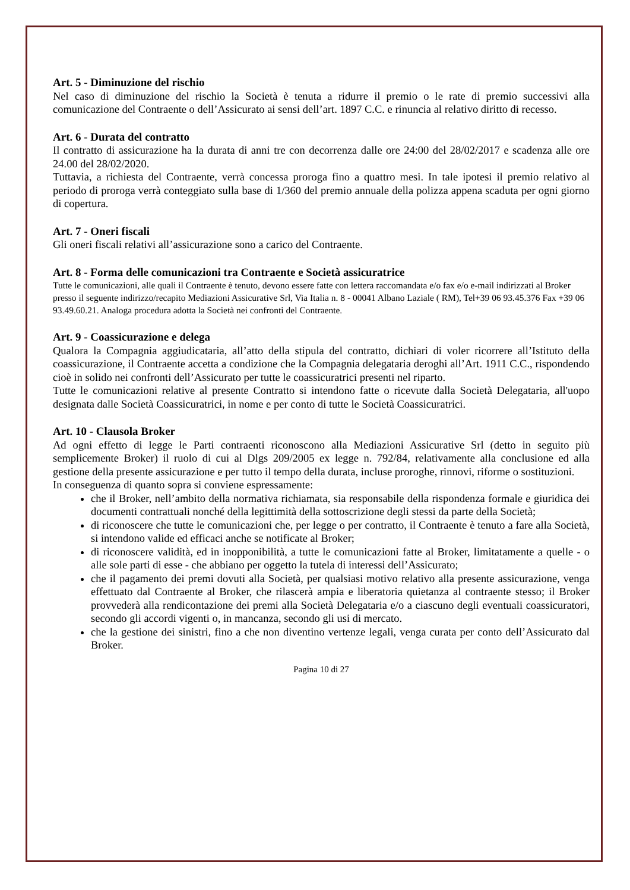Art. 5 - Diminuzione del rischio
Nel caso di diminuzione del rischio la Società è tenuta a ridurre il premio o le rate di premio successivi alla comunicazione del Contraente o dell’Assicurato ai sensi dell’art. 1897 C.C. e rinuncia al relativo diritto di recesso.
Art. 6 - Durata del contratto
Il contratto di assicurazione ha la durata di anni tre con decorrenza dalle ore 24:00 del 28/02/2017 e scadenza alle ore 24.00 del 28/02/2020.
Tuttavia, a richiesta del Contraente, verrà concessa proroga fino a quattro mesi. In tale ipotesi il premio relativo al periodo di proroga verrà conteggiato sulla base di 1/360 del premio annuale della polizza appena scaduta per ogni giorno di copertura.
Art. 7 - Oneri fiscali
Gli oneri fiscali relativi all’assicurazione sono a carico del Contraente.
Art. 8 - Forma delle comunicazioni tra Contraente e Società assicuratrice
Tutte le comunicazioni, alle quali il Contraente è tenuto, devono essere fatte con lettera raccomandata e/o fax e/o e-mail indirizzati al Broker presso il seguente indirizzo/recapito Mediazioni Assicurative Srl, Via Italia n. 8 - 00041 Albano Laziale ( RM), Tel+39 06 93.45.376 Fax +39 06 93.49.60.21. Analoga procedura adotta la Società nei confronti del Contraente.
Art. 9 - Coassicurazione e delega
Qualora la Compagnia aggiudicataria, all’atto della stipula del contratto, dichiari di voler ricorrere all’Istituto della coassicurazione, il Contraente accetta a condizione che la Compagnia delegataria deroghi all’Art. 1911 C.C., rispondendo cioè in solido nei confronti dell’Assicurato per tutte le coassicuratrici presenti nel riparto.
Tutte le comunicazioni relative al presente Contratto si intendono fatte o ricevute dalla Società Delegataria, all'uopo designata dalle Società Coassicuratrici, in nome e per conto di tutte le Società Coassicuratrici.
Art. 10 - Clausola Broker
Ad ogni effetto di legge le Parti contraenti riconoscono alla Mediazioni Assicurative Srl (detto in seguito più semplicemente Broker) il ruolo di cui al Dlgs 209/2005 ex legge n. 792/84, relativamente alla conclusione ed alla gestione della presente assicurazione e per tutto il tempo della durata, incluse proroghe, rinnovi, riforme o sostituzioni.
In conseguenza di quanto sopra si conviene espressamente:
che il Broker, nell’ambito della normativa richiamata, sia responsabile della rispondenza formale e giuridica dei documenti contrattuali nonché della legittimità della sottoscrizione degli stessi da parte della Società;
di riconoscere che tutte le comunicazioni che, per legge o per contratto, il Contraente è tenuto a fare alla Società, si intendono valide ed efficaci anche se notificate al Broker;
di riconoscere validità, ed in inopponibilità, a tutte le comunicazioni fatte al Broker, limitatamente a quelle - o alle sole parti di esse - che abbiano per oggetto la tutela di interessi dell’Assicurato;
che il pagamento dei premi dovuti alla Società, per qualsiasi motivo relativo alla presente assicurazione, venga effettuato dal Contraente al Broker, che rilascerà ampia e liberatoria quietanza al contraente stesso; il Broker provvederà alla rendicontazione dei premi alla Società Delegataria e/o a ciascuno degli eventuali coassicuratori, secondo gli accordi vigenti o, in mancanza, secondo gli usi di mercato.
che la gestione dei sinistri, fino a che non diventino vertenze legali, venga curata per conto dell’Assicurato dal Broker.
Pagina 10 di 27